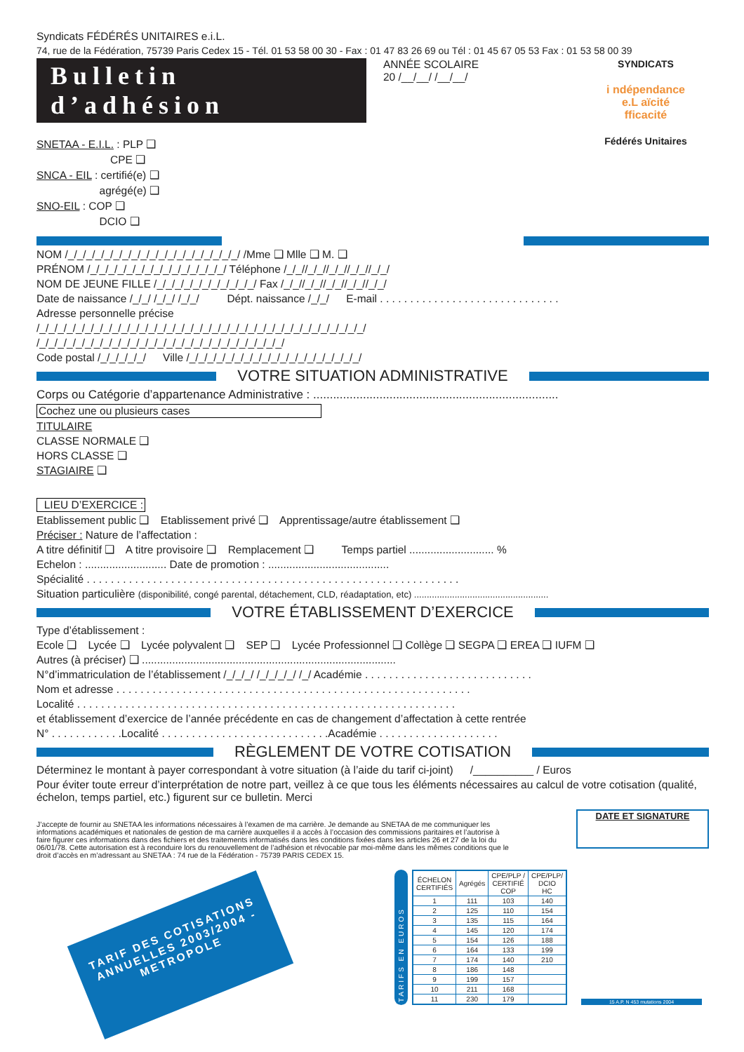Syndicats FÉDÉRÉS UNITAIRES e.i.L.
74, rue de la Fédération, 75739 Paris Cedex 15 - Tél. 01 53 58 00 30 - Fax : 01 47 83 26 69 ou Tél : 01 45 67 05 53 Fax : 01 53 58 00 39
Bulletin d’adhésion
SNETAA - E.I.L. : PLP ❑
        CPE ❑
SNCA - EIL : certifié(e) ❑
       agrégé(e) ❑
SNO-EIL : COP ❑
       DCIO ❑
ANNÉE SCOLAIRE
20 /__/__/ /__/__/
SYNDICATS
i ndépendance
e.L aïcité
fficacité
Fédérés Unitaires
NOM /_/_/_/_/_/_/_/_/_/_/_/_/_/_/_/_/_/_/_/ /Mme ❑ Mlle ❑ M. ❑
PRÉNOM /_/_/_/_/_/_/_/_/_/_/_/_/_/_/_/ Téléphone /_/_//_/_//_/_//_/_//_/_/
NOM DE JEUNE FILLE /_/_/_/_/_/_/_/_/_/_/_/ Fax /_/_//_/_//_/_//_/_//_/_/
Date de naissance /_/_/ /_/_/ /_/_/    Dépt. naissance /_/_/   E-mail . . . . . . . . . . . . . . . . . . . . . . . . . . . . . .
Adresse personnelle précise
/_/_/_/_/_/_/_/_/_/_/_/_/_/_/_/_/_/_/_/_/_/_/_/_/_/_/_/_/_/_/_/_/_/_/_/_/
/_/_/_/_/_/_/_/_/_/_/_/_/_/_/_/_/_/_/_/_/_/_/_/_/_/_/_/
Code postal /_/_/_/_/_/   Ville /_/_/_/_/_/_/_/_/_/_/_/_/_/_/_/_/_/_/_/
VOTRE SITUATION ADMINISTRATIVE
Corps ou Catégorie d’appartenance Administrative : ..........................................................................
Cochez une ou plusieurs cases
TITULAIRE
CLASSE NORMALE ❑
HORS CLASSE ❑
STAGIAIRE ❑
 LIEU D’EXERCICE :
Etablissement public ❑   Etablissement privé ❑   Apprentissage/autre établissement ❑
Préciser : Nature de l’affectation :
A titre définitif ❑   A titre provisoire ❑   Remplacement ❑    Temps partiel ............................ %
Echelon : ........................... Date de promotion : ........................................
Spécialité . . . . . . . . . . . . . . . . . . . . . . . . . . . . . . . . . . . . . . . . . . . . . . . . . . . . . . . . . . . . . .
Situation particulière (disponibilité, congé parental, détachement, CLD, réadaptation, etc) .....................................................
VOTRE ÉTABLISSEMENT D’EXERCICE
Type d’établissement :
Ecole ❑   Lycée ❑   Lycée polyvalent ❑   SEP ❑   Lycée Professionnel ❑ Collège ❑ SEGPA ❑ EREA ❑ IUFM ❑
Autres (à préciser) ❑ ....................................................................................
N°d’immatriculation de l’établissement /_/_/_/ /_/_/_/_/ /_/ Académie . . . . . . . . . . . . . . . . . . . . . . . . . . . .
Nom et adresse . . . . . . . . . . . . . . . . . . . . . . . . . . . . . . . . . . . . . . . . . . . . . . . . . . . . . . . . . . .
Localité . . . . . . . . . . . . . . . . . . . . . . . . . . . . . . . . . . . . . . . . . . . . . . . . . . . . . . . . . . . . . . .
et établissement d’exercice de l’année précédente en cas de changement d’affectation à cette rentrée
N° . . . . . . . . . . . .Localité . . . . . . . . . . . . . . . . . . . . . . . . . . . .Académie . . . . . . . . . . . . . . . . . . . .
RÈGLEMENT DE VOTRE COTISATION
Déterminez le montant à payer correspondant à votre situation (à l’aide du tarif ci-joint)   /__________ / Euros
Pour éviter toute erreur d’interprétation de notre part, veillez à ce que tous les éléments nécessaires au calcul de votre cotisation (qualité, échelon, temps partiel, etc.) figurent sur ce bulletin. Merci
J’accepte de fournir au SNETAA les informations nécessaires à l’examen de ma carrière. Je demande au SNETAA de me communiquer les informations académiques et nationales de gestion de ma carrière auxquelles il a accès à l’occasion des commissions paritaires et l’autorise à faire figurer ces informations dans des fichiers et des traitements informatisés dans les conditions fixées dans les articles 26 et 27 de la loi du 06/01/78. Cette autorisation est à reconduire lors du renouvellement de l’adhésion et révocable par moi-même dans les mêmes conditions que le droit d’accès en m’adressant au SNETAA : 74 rue de la Fédération - 75739 PARIS CEDEX 15.
DATE ET SIGNATURE
TARIF DES COTISATIONS ANNUELLES 2003/2004 - METROPOLE
TARIFS EN EUROS
| ÉCHELON CERTIFIÉS | Agrégés | CPE/PLP / CERTIFIÉ COP | CPE/PLP/ DCIO HC |
| --- | --- | --- | --- |
| 1 | 111 | 103 | 140 |
| 2 | 125 | 110 | 154 |
| 3 | 135 | 115 | 164 |
| 4 | 145 | 120 | 174 |
| 5 | 154 | 126 | 188 |
| 6 | 164 | 133 | 199 |
| 7 | 174 | 140 | 210 |
| 8 | 186 | 148 | |
| 9 | 199 | 157 | |
| 10 | 211 | 168 | |
| 11 | 230 | 179 | |
15 A.P. N 453 mutations 2004